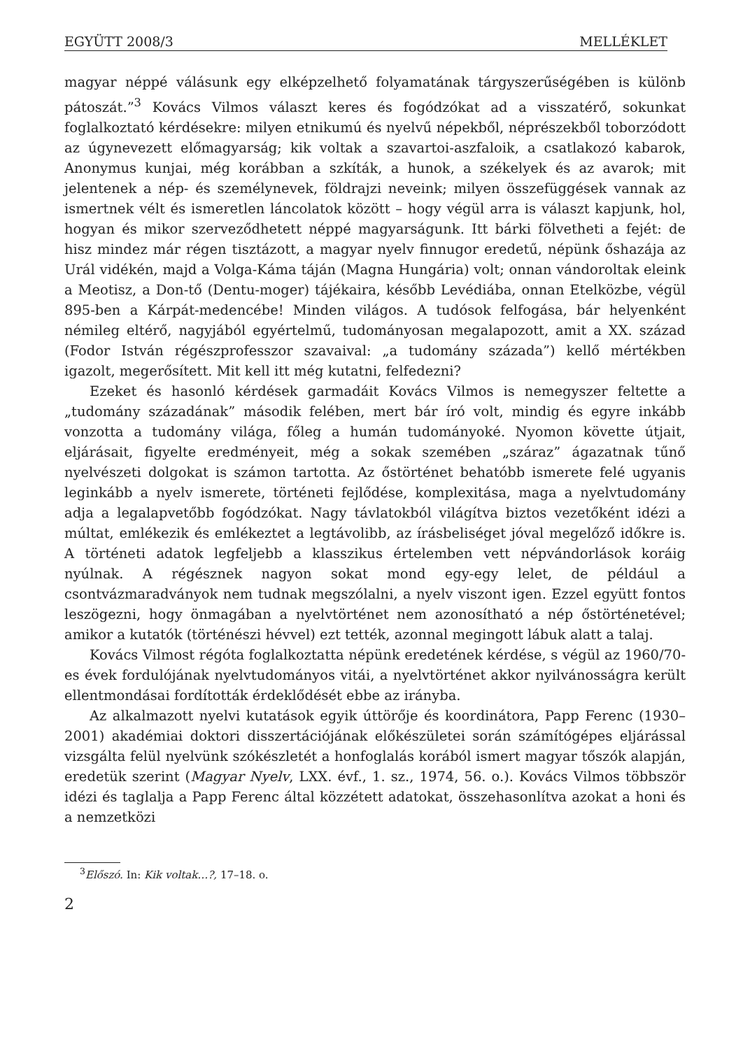EGYÜTT 2008/3 MELLÉKLET
magyar néppé válásunk egy elképzelhető folyamatának tárgyszerűségében is különb pátoszát.”<sup>3</sup> Kovács Vilmos választ keres és fogódzókat ad a visszatérő, sokunkat foglalkoztató kérdésekre: milyen etnikumú és nyelvű népekből, néprészekből toborzódott az úgynevezett előmagyarság; kik voltak a szavartoi-aszfaloik, a csatlakozó kabarok, Anonymus kunjai, még korábban a szkíták, a hunok, a székelyek és az avarok; mit jelentenek a nép- és személynevek, földrajzi neveink; milyen összefüggések vannak az ismertnek vélt és ismeretlen láncolatok között – hogy végül arra is választ kapjunk, hol, hogyan és mikor szerveződhetett néppé magyarságunk. Itt bárki fölvetheti a fejét: de hisz mindez már régen tisztázott, a magyar nyelv finnugor eredetű, népünk őshazája az Urál vidékén, majd a Volga-Káma táján (Magna Hungária) volt; onnan vándoroltak eleink a Meotisz, a Don-tő (Dentu-moger) tájékaira, később Levédiába, onnan Etelközbe, végül 895-ben a Kárpát-medencébe! Minden világos. A tudósok felfogása, bár helyenként némileg eltérő, nagyjából egyértelmű, tudományosan megalapozott, amit a XX. század (Fodor István régészprofesszor szavaival: „a tudomány százada”) kellő mértékben igazolt, megerősített. Mit kell itt még kutatni, felfedezni?
Ezeket és hasonló kérdések garmadáit Kovács Vilmos is nemegyszer feltette a „tudomány századának” második felében, mert bár író volt, mindig és egyre inkább vonzotta a tudomány világa, főleg a humán tudományoké. Nyomon követte útjait, eljárásait, figyelte eredményeit, még a sokak szemében „száraz” ágazatnak tűnő nyelvészeti dolgokat is számon tartotta. Az őstörténet behatóbb ismerete felé ugyanis leginkább a nyelv ismerete, történeti fejlődése, komplexitása, maga a nyelvtudomány adja a legalapvetőbb fogódzókat. Nagy távlatokból világítva biztos vezetőként idézi a múltat, emlékezik és emlékeztet a legtávolibb, az írásbeliséget jóval megelőző időkre is. A történeti adatok legfeljebb a klasszikus értelemben vett népvándorlások koráig nyúlnak. A régésznek nagyon sokat mond egy-egy lelet, de például a csontvázmaradványok nem tudnak megszólalni, a nyelv viszont igen. Ezzel együtt fontos leszögezni, hogy önmagában a nyelvtörténet nem azonosítható a nép őstörténetével; amikor a kutatók (történészi hévvel) ezt tették, azonnal megingott lábuk alatt a talaj.
Kovács Vilmost régóta foglalkoztatta népünk eredetének kérdése, s végül az 1960/70-es évek fordulójának nyelvtudományos vitái, a nyelvtörténet akkor nyilvánosságra került ellentmondásai fordították érdeklődését ebbe az irányba.
Az alkalmazott nyelvi kutatások egyik úttörője és koordinátora, Papp Ferenc (1930–2001) akadémiai doktori disszertációjának előkészületei során számítógépes eljárással vizsgálta felül nyelvünk szókészletét a honfoglalás korából ismert magyar tőszók alapján, eredetük szerint (Magyar Nyelv, LXX. évf., 1. sz., 1974, 56. o.). Kovács Vilmos többször idézi és taglalja a Papp Ferenc által közzétett adatokat, összehasonlítva azokat a honi és a nemzetközi
<sup>3</sup> Előszó. In: Kik voltak…?, 17–18. o.
2